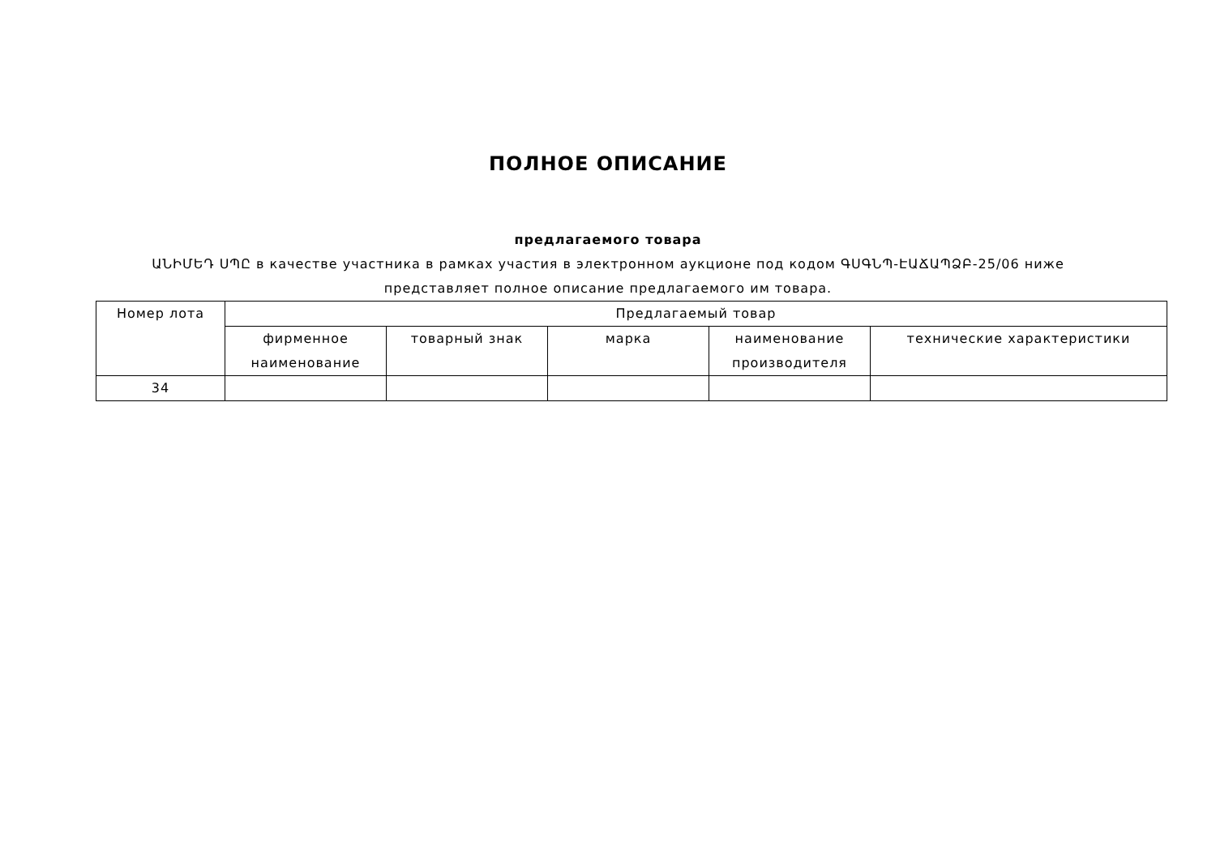ПОЛНОЕ ОПИСАНИЕ
предлагаемого товара
ԱՆԻՄԵԴ ՍՊԸ в качестве участника в рамках участия в электронном аукционе под кодом ԳՍԳՆՊ-ԷԱՃԱՊՁԲ-25/06 ниже представляет полное описание предлагаемого им товара.
| Номер лота | Предлагаемый товар | | | | |
| --- | --- | --- | --- | --- | --- |
| | фирменное наименование | товарный знак | марка | наименование производителя | технические характеристики |
| 34 | | | | | |